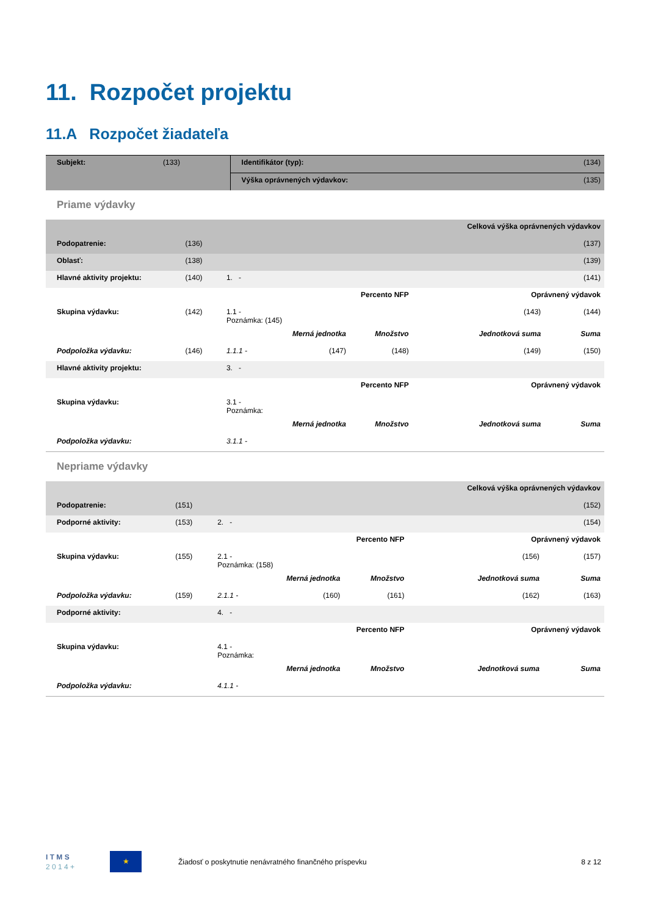11. Rozpočet projektu
11.A Rozpočet žiadateľa
| Subjekt: | (133) | Identifikátor (typ): | (134) |
| | | Výška oprávnených výdavkov: | (135) |
Priame výdavky
| | | | | | Celková výška oprávnených výdavkov | | |
| Podopatrenie: | (136) | | | | | | (137) |
| Oblasť: | (138) | | | | | | (139) |
| Hlavné aktivity projektu: | (140) | 1. - | | | | | (141) |
| Percento NFP | | | | | | Oprávnený výdavok | |
| Skupina výdavku: | (142) | 1.1 - Poznámka: (145) | | | | (143) | (144) |
| | | | Merná jednotka | Množstvo | Jednotková suma | | Suma |
| Podpoložka výdavku: | (146) | 1.1.1 - | (147) | (148) | (149) | | (150) |
| Hlavné aktivity projektu: | | 3. - | | | | | |
| Percento NFP | | | | | | Oprávnený výdavok | |
| Skupina výdavku: | | 3.1 - Poznámka: | | | | | |
| | | | Merná jednotka | Množstvo | Jednotková suma | | Suma |
| Podpoložka výdavku: | | 3.1.1 - | | | | | |
Nepriame výdavky
| | | | | | Celková výška oprávnených výdavkov | | |
| Podopatrenie: | (151) | | | | | | (152) |
| Podporné aktivity: | (153) | 2. - | | | | | (154) |
| Percento NFP | | | | | | Oprávnený výdavok | |
| Skupina výdavku: | (155) | 2.1 - Poznámka: (158) | | | | (156) | (157) |
| | | | Merná jednotka | Množstvo | Jednotková suma | | Suma |
| Podpoložka výdavku: | (159) | 2.1.1 - | (160) | (161) | (162) | | (163) |
| Podporné aktivity: | | 4. - | | | | | |
| Percento NFP | | | | | | Oprávnený výdavok | |
| Skupina výdavku: | | 4.1 - Poznámka: | | | | | |
| | | | Merná jednotka | Množstvo | Jednotková suma | | Suma |
| Podpoložka výdavku: | | 4.1.1 - | | | | | |
I T M S
2 0 1 4 +
★
Žiadosť o poskytnutie nenávratného finančného príspevku
8 z 12